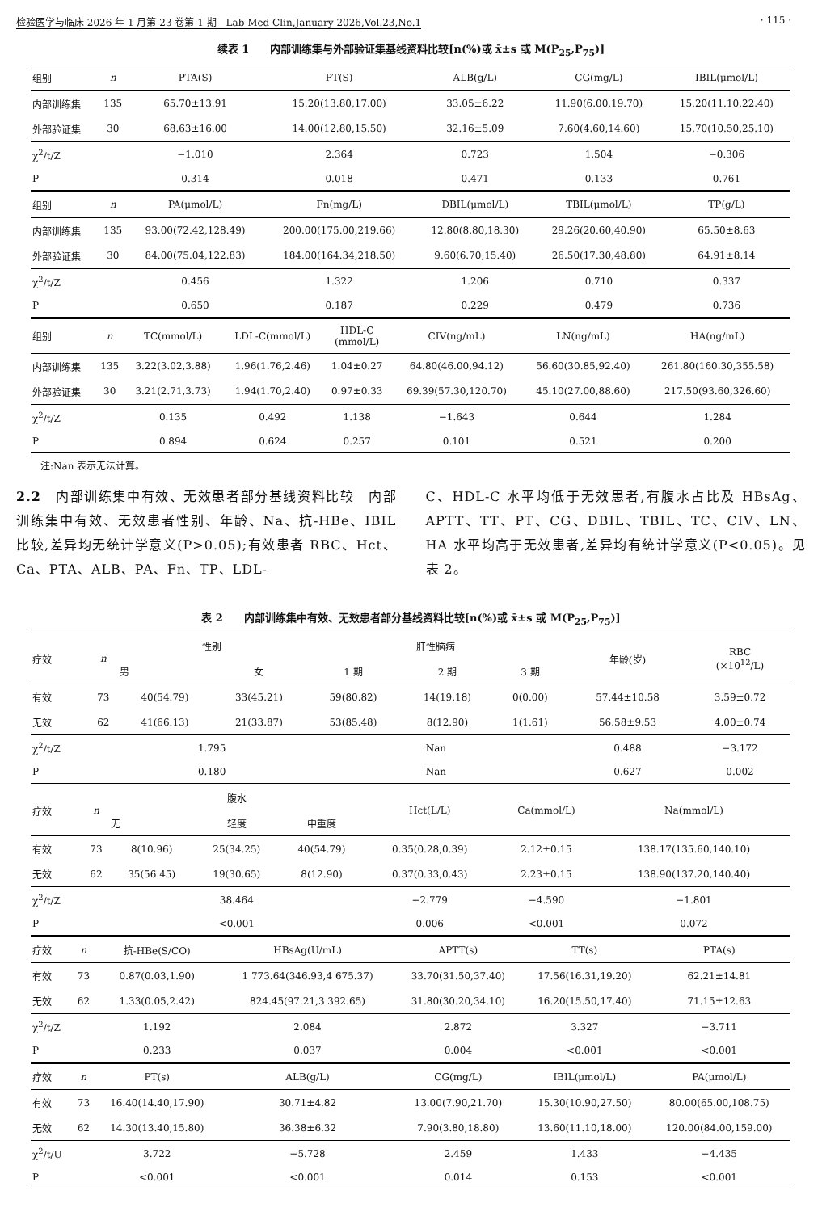检验医学与临床 2026 年 1 月第 23 卷第 1 期　Lab Med Clin,January 2026,Vol.23,No.1 · 115 ·
续表 1　　内部训练集与外部验证集基线资料比较[n(%)或 x̄±s 或 M(P<sub>25</sub>,P<sub>75</sub>)]
| 组别 | n | PTA(S) | PT(S) | ALB(g/L) | CG(mg/L) | IBIL(μmol/L) |
| --- | --- | --- | --- | --- | --- | --- |
| 内部训练集 | 135 | 65.70±13.91 | 15.20(13.80,17.00) | 33.05±6.22 | 11.90(6.00,19.70) | 15.20(11.10,22.40) |
| 外部验证集 | 30 | 68.63±16.00 | 14.00(12.80,15.50) | 32.16±5.09 | 7.60(4.60,14.60) | 15.70(10.50,25.10) |
| χ<sup>2</sup>/t/Z | | −1.010 | 2.364 | 0.723 | 1.504 | −0.306 |
| P | | 0.314 | 0.018 | 0.471 | 0.133 | 0.761 |
| 组别 | n | PA(μmol/L) | Fn(mg/L) | DBIL(μmol/L) | TBIL(μmol/L) | TP(g/L) |
| 内部训练集 | 135 | 93.00(72.42,128.49) | 200.00(175.00,219.66) | 12.80(8.80,18.30) | 29.26(20.60,40.90) | 65.50±8.63 |
| 外部验证集 | 30 | 84.00(75.04,122.83) | 184.00(164.34,218.50) | 9.60(6.70,15.40) | 26.50(17.30,48.80) | 64.91±8.14 |
| χ<sup>2</sup>/t/Z | | 0.456 | 1.322 | 1.206 | 0.710 | 0.337 |
| P | | 0.650 | 0.187 | 0.229 | 0.479 | 0.736 |
| 组别 | n | TC(mmol/L) | LDL-C(mmol/L) | HDL-C (mmol/L) | CIV(ng/mL) | LN(ng/mL) | HA(ng/mL) |
| --- | --- | --- | --- | --- | --- | --- | --- |
| 内部训练集 | 135 | 3.22(3.02,3.88) | 1.96(1.76,2.46) | 1.04±0.27 | 64.80(46.00,94.12) | 56.60(30.85,92.40) | 261.80(160.30,355.58) |
| 外部验证集 | 30 | 3.21(2.71,3.73) | 1.94(1.70,2.40) | 0.97±0.33 | 69.39(57.30,120.70) | 45.10(27.00,88.60) | 217.50(93.60,326.60) |
| χ<sup>2</sup>/t/Z | | 0.135 | 0.492 | 1.138 | −1.643 | 0.644 | 1.284 |
| P | | 0.894 | 0.624 | 0.257 | 0.101 | 0.521 | 0.200 |
注:Nan 表示无法计算。
2.2　内部训练集中有效、无效患者部分基线资料比较　内部训练集中有效、无效患者性别、年龄、Na、抗-HBe、IBIL 比较,差异均无统计学意义(P>0.05);有效患者 RBC、Hct、Ca、PTA、ALB、PA、Fn、TP、LDL-
C、HDL-C 水平均低于无效患者,有腹水占比及 HBsAg、APTT、TT、PT、CG、DBIL、TBIL、TC、CIV、LN、HA 水平均高于无效患者,差异均有统计学意义(P<0.05)。见表 2。
表 2　　内部训练集中有效、无效患者部分基线资料比较[n(%)或 x̄±s 或 M(P<sub>25</sub>,P<sub>75</sub>)]
| 疗效 | n | 性别 | | 肝性脑病 | | | 年龄(岁) | RBC (×10<sup>12</sup>/L) |
| --- | --- | --- | --- | --- | --- | --- | --- | --- |
| | | 男 | 女 | 1 期 | 2 期 | 3 期 | | |
| 有效 | 73 | 40(54.79) | 33(45.21) | 59(80.82) | 14(19.18) | 0(0.00) | 57.44±10.58 | 3.59±0.72 |
| 无效 | 62 | 41(66.13) | 21(33.87) | 53(85.48) | 8(12.90) | 1(1.61) | 56.58±9.53 | 4.00±0.74 |
| χ<sup>2</sup>/t/Z | | 1.795 | | Nan | | | 0.488 | −3.172 |
| P | | 0.180 | | Nan | | | 0.627 | 0.002 |
| 疗效 | n | 腹水 | | | Hct(L/L) | Ca(mmol/L) | Na(mmol/L) |
| --- | --- | --- | --- | --- | --- | --- | --- |
| | | 无 | 轻度 | 中重度 | | | |
| 有效 | 73 | 8(10.96) | 25(34.25) | 40(54.79) | 0.35(0.28,0.39) | 2.12±0.15 | 138.17(135.60,140.10) |
| 无效 | 62 | 35(56.45) | 19(30.65) | 8(12.90) | 0.37(0.33,0.43) | 2.23±0.15 | 138.90(137.20,140.40) |
| χ<sup>2</sup>/t/Z | | 38.464 | | | −2.779 | −4.590 | −1.801 |
| P | | <0.001 | | | 0.006 | <0.001 | 0.072 |
| 疗效 | n | 抗-HBe(S/CO) | HBsAg(U/mL) | APTT(s) | TT(s) | PTA(s) |
| --- | --- | --- | --- | --- | --- | --- |
| 有效 | 73 | 0.87(0.03,1.90) | 1 773.64(346.93,4 675.37) | 33.70(31.50,37.40) | 17.56(16.31,19.20) | 62.21±14.81 |
| 无效 | 62 | 1.33(0.05,2.42) | 824.45(97.21,3 392.65) | 31.80(30.20,34.10) | 16.20(15.50,17.40) | 71.15±12.63 |
| χ<sup>2</sup>/t/Z | | 1.192 | 2.084 | 2.872 | 3.327 | −3.711 |
| P | | 0.233 | 0.037 | 0.004 | <0.001 | <0.001 |
| 疗效 | n | PT(s) | ALB(g/L) | CG(mg/L) | IBIL(μmol/L) | PA(μmol/L) |
| 有效 | 73 | 16.40(14.40,17.90) | 30.71±4.82 | 13.00(7.90,21.70) | 15.30(10.90,27.50) | 80.00(65.00,108.75) |
| 无效 | 62 | 14.30(13.40,15.80) | 36.38±6.32 | 7.90(3.80,18.80) | 13.60(11.10,18.00) | 120.00(84.00,159.00) |
| χ<sup>2</sup>/t/U | | 3.722 | −5.728 | 2.459 | 1.433 | −4.435 |
| P | | <0.001 | <0.001 | 0.014 | 0.153 | <0.001 |